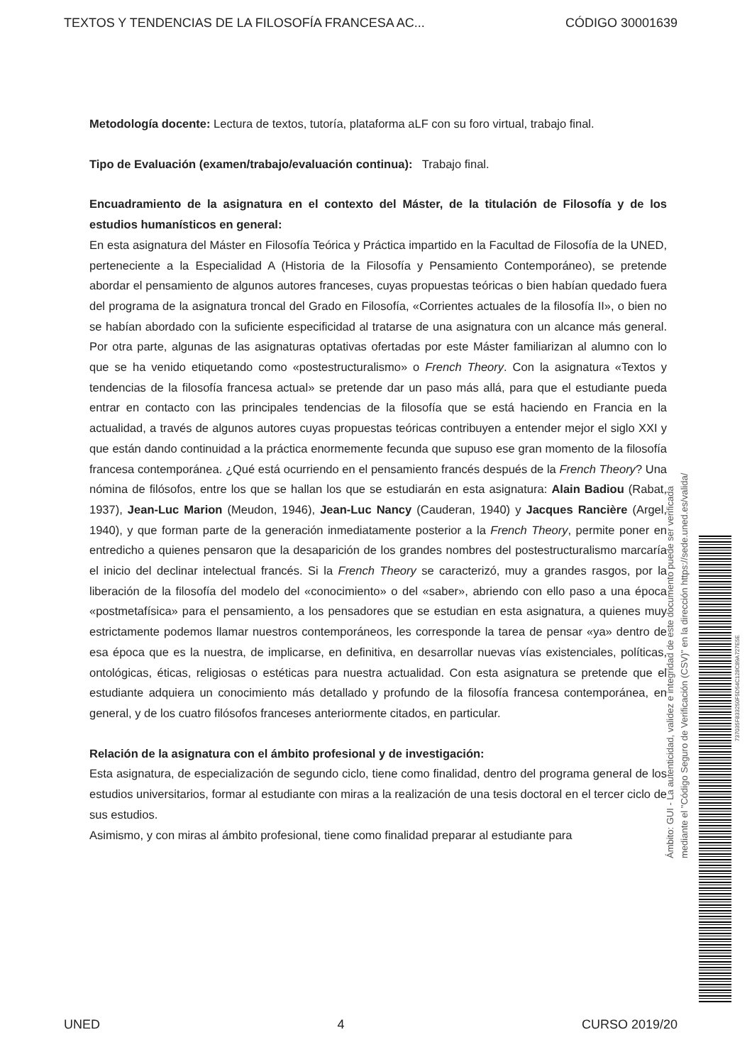TEXTOS Y TENDENCIAS DE LA FILOSOFÍA FRANCESA AC... CÓDIGO 30001639
Metodología docente: Lectura de textos, tutoría, plataforma aLF con su foro virtual, trabajo final.
Tipo de Evaluación (examen/trabajo/evaluación continua): Trabajo final.
Encuadramiento de la asignatura en el contexto del Máster, de la titulación de Filosofía y de los estudios humanísticos en general:
En esta asignatura del Máster en Filosofía Teórica y Práctica impartido en la Facultad de Filosofía de la UNED, perteneciente a la Especialidad A (Historia de la Filosofía y Pensamiento Contemporáneo), se pretende abordar el pensamiento de algunos autores franceses, cuyas propuestas teóricas o bien habían quedado fuera del programa de la asignatura troncal del Grado en Filosofía, «Corrientes actuales de la filosofía II», o bien no se habían abordado con la suficiente especificidad al tratarse de una asignatura con un alcance más general. Por otra parte, algunas de las asignaturas optativas ofertadas por este Máster familiarizan al alumno con lo que se ha venido etiquetando como «postestructuralismo» o French Theory. Con la asignatura «Textos y tendencias de la filosofía francesa actual» se pretende dar un paso más allá, para que el estudiante pueda entrar en contacto con las principales tendencias de la filosofía que se está haciendo en Francia en la actualidad, a través de algunos autores cuyas propuestas teóricas contribuyen a entender mejor el siglo XXI y que están dando continuidad a la práctica enormemente fecunda que supuso ese gran momento de la filosofía francesa contemporánea. ¿Qué está ocurriendo en el pensamiento francés después de la French Theory? Una nómina de filósofos, entre los que se hallan los que se estudiarán en esta asignatura: Alain Badiou (Rabat, 1937), Jean-Luc Marion (Meudon, 1946), Jean-Luc Nancy (Cauderan, 1940) y Jacques Rancière (Argel, 1940), y que forman parte de la generación inmediatamente posterior a la French Theory, permite poner en entredicho a quienes pensaron que la desaparición de los grandes nombres del postestructuralismo marcaría el inicio del declinar intelectual francés. Si la French Theory se caracterizó, muy a grandes rasgos, por la liberación de la filosofía del modelo del «conocimiento» o del «saber», abriendo con ello paso a una época «postmetafísica» para el pensamiento, a los pensadores que se estudian en esta asignatura, a quienes muy estrictamente podemos llamar nuestros contemporáneos, les corresponde la tarea de pensar «ya» dentro de esa época que es la nuestra, de implicarse, en definitiva, en desarrollar nuevas vías existenciales, políticas, ontológicas, éticas, religiosas o estéticas para nuestra actualidad. Con esta asignatura se pretende que el estudiante adquiera un conocimiento más detallado y profundo de la filosofía francesa contemporánea, en general, y de los cuatro filósofos franceses anteriormente citados, en particular.
Relación de la asignatura con el ámbito profesional y de investigación:
Esta asignatura, de especialización de segundo ciclo, tiene como finalidad, dentro del programa general de los estudios universitarios, formar al estudiante con miras a la realización de una tesis doctoral en el tercer ciclo de sus estudios.
Asimismo, y con miras al ámbito profesional, tiene como finalidad preparar al estudiante para
Ámbito: GUI - La autenticidad, validez e integridad de este documento puede ser verificada
mediante el "Código Seguro de Verificación (CSV)" en la dirección https://sede.uned.es/valida/
737035F833250F5D54C128C89A727E5E
UNED 4 CURSO 2019/20